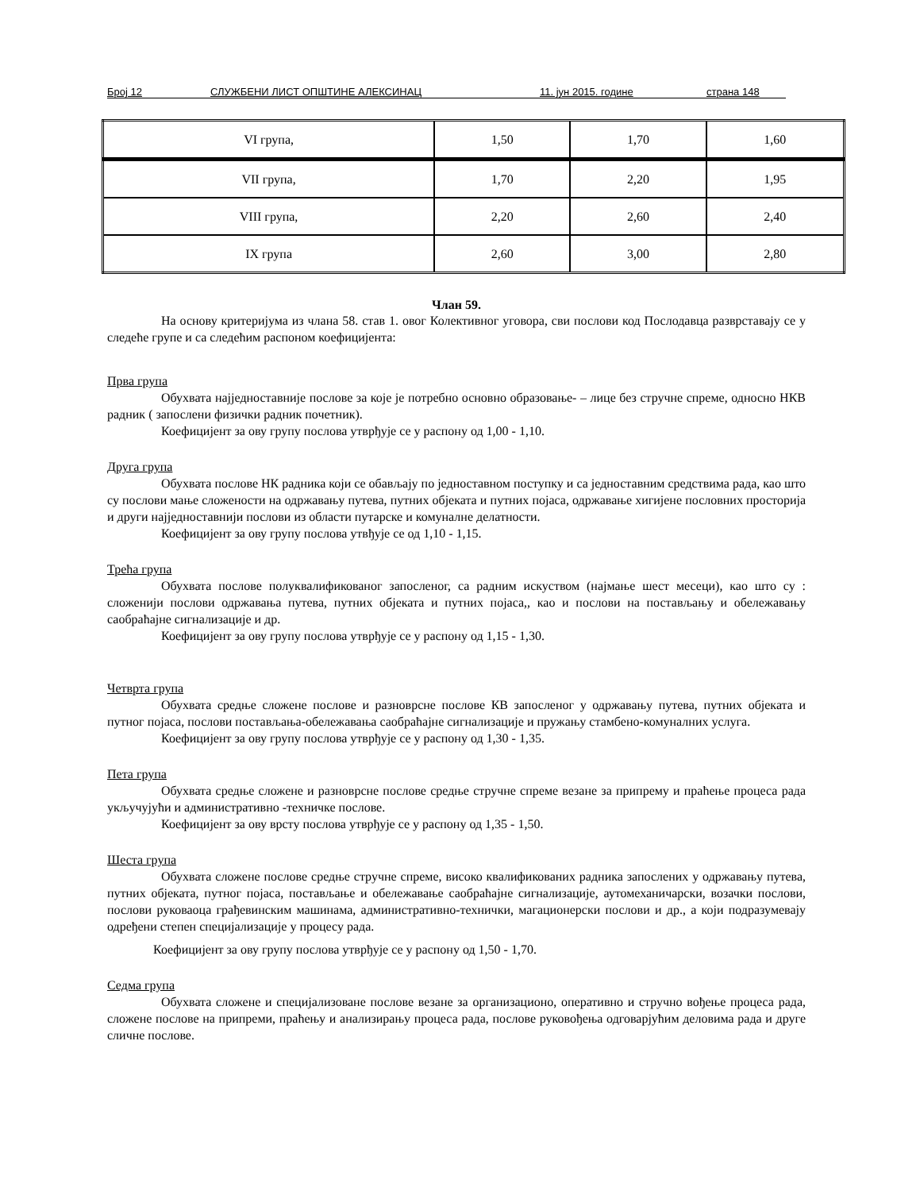Број 12 СЛУЖБЕНИ ЛИСТ ОПШТИНЕ АЛЕКСИНАЦ 11. јун 2015. године страна 148
| VI група, | 1,50 | 1,70 | 1,60 |
| VII група, | 1,70 | 2,20 | 1,95 |
| VIII група, | 2,20 | 2,60 | 2,40 |
| IX група | 2,60 | 3,00 | 2,80 |
Члан 59.
На основу критеријума из члана 58. став 1. овог Колективног уговора, сви послови код Послодавца разврставају се у следеће групе и са следећим распоном коефицијента:
Прва група
Обухвата најједноставније послове за које је потребно основно образовање- – лице без стручне спреме, односно НКВ радник ( запослени физички радник почетник).
Коефицијент за ову групу послова утврђује се у распону од 1,00 - 1,10.
Друга група
Обухвата послове НК радника који се обављају по једноставном поступку и са једноставним средствима рада, као што су послови мање сложености на одржавању путева, путних објеката и путних појаса, одржавање хигијене пословних просторија и други најједноставнији послови из области путарске и комуналне делатности.
Коефицијент за ову групу послова утвђује се од 1,10 - 1,15.
Трећа група
Обухвата послове полуквалификованог запосленог, са радним искуством (најмање шест месеци), као што су : сложенији послови одржавања путева, путних објеката и путних појаса,, као и послови на постављању и обележавању саобраћајне сигнализације и др.
Коефицијент за ову групу послова утврђује се у распону од 1,15 - 1,30.
Четврта група
Обухвата средње сложене послове и разноврсне послове КВ запосленог у одржавању путева, путних објеката и путног појаса, послови постављања-обележавања саобраћајне сигнализације и пружању стамбено-комуналних услуга.
Коефицијент за ову групу послова утврђује се у распону од 1,30 - 1,35.
Пета група
Обухвата средње сложене и разноврсне послове средње стручне спреме везане за припрему и праћење процеса рада укључујући и административно -техничке послове.
Коефицијент за ову врсту послова утврђује се у распону од 1,35 - 1,50.
Шеста група
Обухвата сложене послове средње стручне спреме, високо квалификованих радника запослених у одржавању путева, путних објеката, путног појаса, постављање и обележавање саобраћајне сигнализације, аутомеханичарски, возачки послови, послови руковаоца грађевинским машинама, административно-технички, магационерски послови и др., а који подразумевају одређени степен специјализације у процесу рада.
Коефицијент за ову групу послова утврђује се у распону од 1,50 - 1,70.
Седма група
Обухвата сложене и специјализоване послове везане за организационо, оперативно и стручно вођење процеса рада, сложене послове на припреми, праћењу и анализирању процеса рада, послове руковођења одговарјућим деловима рада и друге сличне послове.